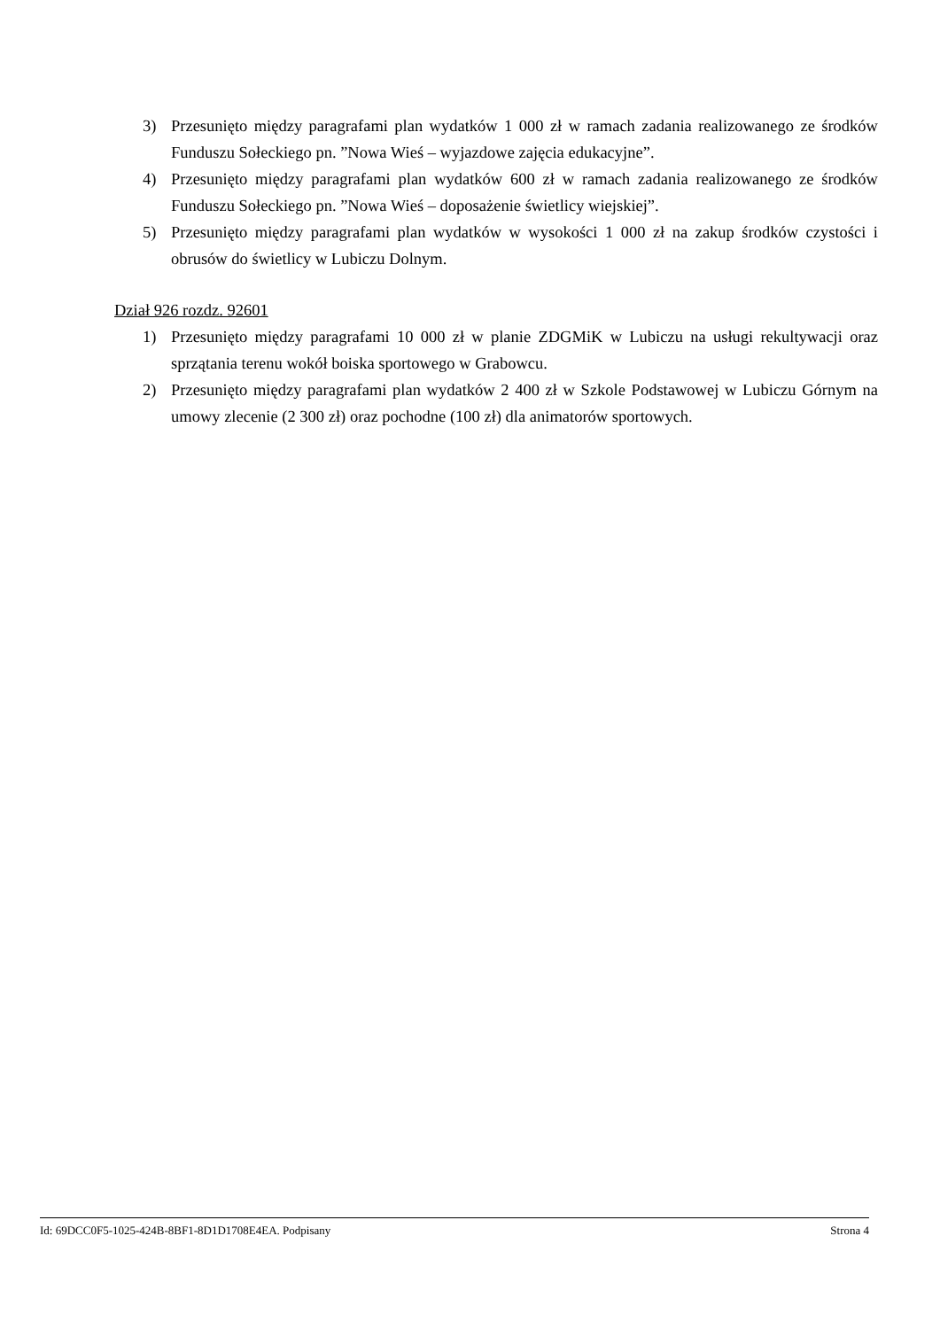3) Przesunięto między paragrafami plan wydatków 1 000 zł w ramach zadania realizowanego ze środków Funduszu Sołeckiego pn. ”Nowa Wieś – wyjazdowe zajęcia edukacyjne”.
4) Przesunięto między paragrafami plan wydatków 600 zł w ramach zadania realizowanego ze środków Funduszu Sołeckiego pn. ”Nowa Wieś – doposażenie świetlicy wiejskiej”.
5) Przesunięto między paragrafami plan wydatków w wysokości 1 000 zł na zakup środków czystości i obrusów do świetlicy w Lubiczu Dolnym.
Dział 926 rozdz. 92601
1) Przesunięto między paragrafami 10 000 zł w planie ZDGMiK w Lubiczu na usługi rekultywacji oraz sprzątania terenu wokół boiska sportowego w Grabowcu.
2) Przesunięto między paragrafami plan wydatków 2 400 zł w Szkole Podstawowej w Lubiczu Górnym na umowy zlecenie (2 300 zł) oraz pochodne (100 zł) dla animatorów sportowych.
Id: 69DCC0F5-1025-424B-8BF1-8D1D1708E4EA. Podpisany Strona 4